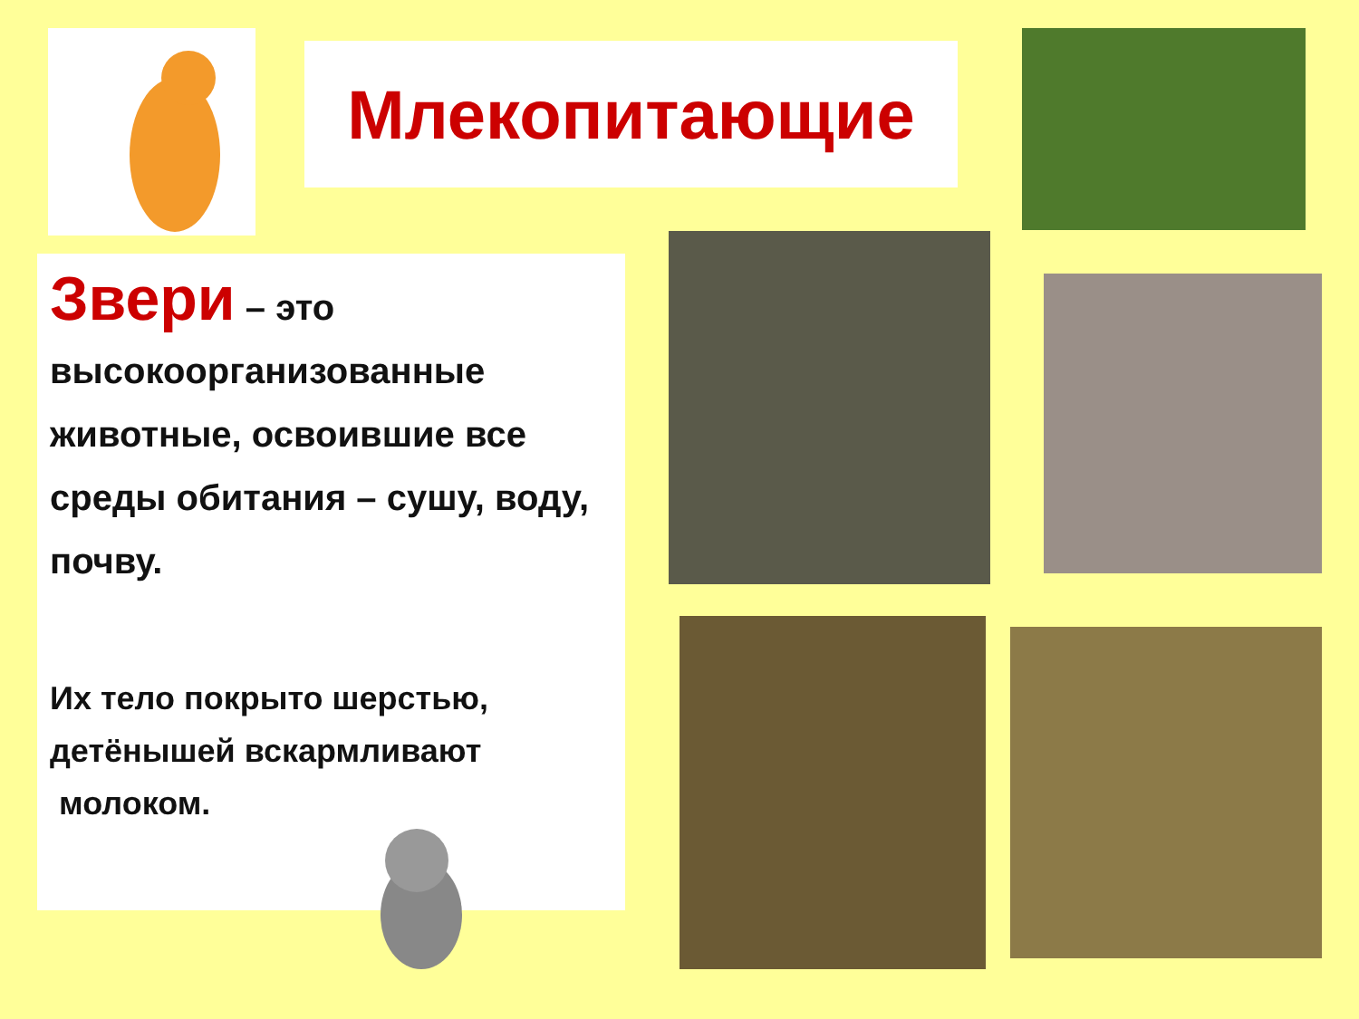Млекопитающие
Звери – это высокоорганизованные животные, освоившие все среды обитания – сушу, воду, почву.
Их тело покрыто шерстью, детёнышей вскармливают
молоком.